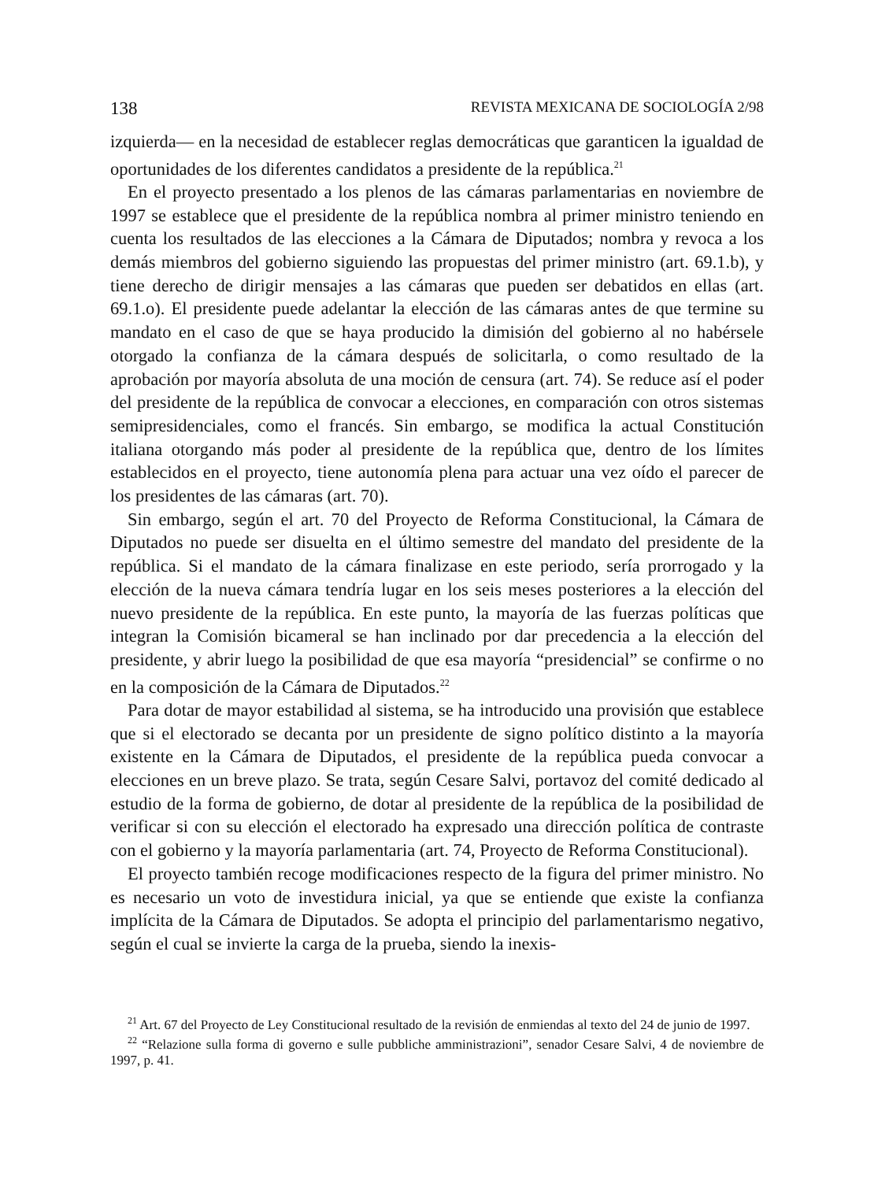138 REVISTA MEXICANA DE SOCIOLOGÍA 2/98
izquierda— en la necesidad de establecer reglas democráticas que garanticen la igualdad de oportunidades de los diferentes candidatos a presidente de la república.<sup>21</sup>
En el proyecto presentado a los plenos de las cámaras parlamentarias en noviembre de 1997 se establece que el presidente de la república nombra al primer ministro teniendo en cuenta los resultados de las elecciones a la Cámara de Diputados; nombra y revoca a los demás miembros del gobierno siguiendo las propuestas del primer ministro (art. 69.1.b), y tiene derecho de dirigir mensajes a las cámaras que pueden ser debatidos en ellas (art. 69.1.o). El presidente puede adelantar la elección de las cámaras antes de que termine su mandato en el caso de que se haya producido la dimisión del gobierno al no habérsele otorgado la confianza de la cámara después de solicitarla, o como resultado de la aprobación por mayoría absoluta de una moción de censura (art. 74). Se reduce así el poder del presidente de la república de convocar a elecciones, en comparación con otros sistemas semipresidenciales, como el francés. Sin embargo, se modifica la actual Constitución italiana otorgando más poder al presidente de la república que, dentro de los límites establecidos en el proyecto, tiene autonomía plena para actuar una vez oído el parecer de los presidentes de las cámaras (art. 70).
Sin embargo, según el art. 70 del Proyecto de Reforma Constitucional, la Cámara de Diputados no puede ser disuelta en el último semestre del mandato del presidente de la república. Si el mandato de la cámara finalizase en este periodo, sería prorrogado y la elección de la nueva cámara tendría lugar en los seis meses posteriores a la elección del nuevo presidente de la república. En este punto, la mayoría de las fuerzas políticas que integran la Comisión bicameral se han inclinado por dar precedencia a la elección del presidente, y abrir luego la posibilidad de que esa mayoría “presidencial” se confirme o no en la composición de la Cámara de Diputados.<sup>22</sup>
Para dotar de mayor estabilidad al sistema, se ha introducido una provisión que establece que si el electorado se decanta por un presidente de signo político distinto a la mayoría existente en la Cámara de Diputados, el presidente de la república pueda convocar a elecciones en un breve plazo. Se trata, según Cesare Salvi, portavoz del comité dedicado al estudio de la forma de gobierno, de dotar al presidente de la república de la posibilidad de verificar si con su elección el electorado ha expresado una dirección política de contraste con el gobierno y la mayoría parlamentaria (art. 74, Proyecto de Reforma Constitucional).
El proyecto también recoge modificaciones respecto de la figura del primer ministro. No es necesario un voto de investidura inicial, ya que se entiende que existe la confianza implícita de la Cámara de Diputados. Se adopta el principio del parlamentarismo negativo, según el cual se invierte la carga de la prueba, siendo la inexis-
<sup>21</sup> Art. 67 del Proyecto de Ley Constitucional resultado de la revisión de enmiendas al texto del 24 de junio de 1997.
<sup>22</sup> “Relazione sulla forma di governo e sulle pubbliche amministrazioni”, senador Cesare Salvi, 4 de noviembre de 1997, p. 41.